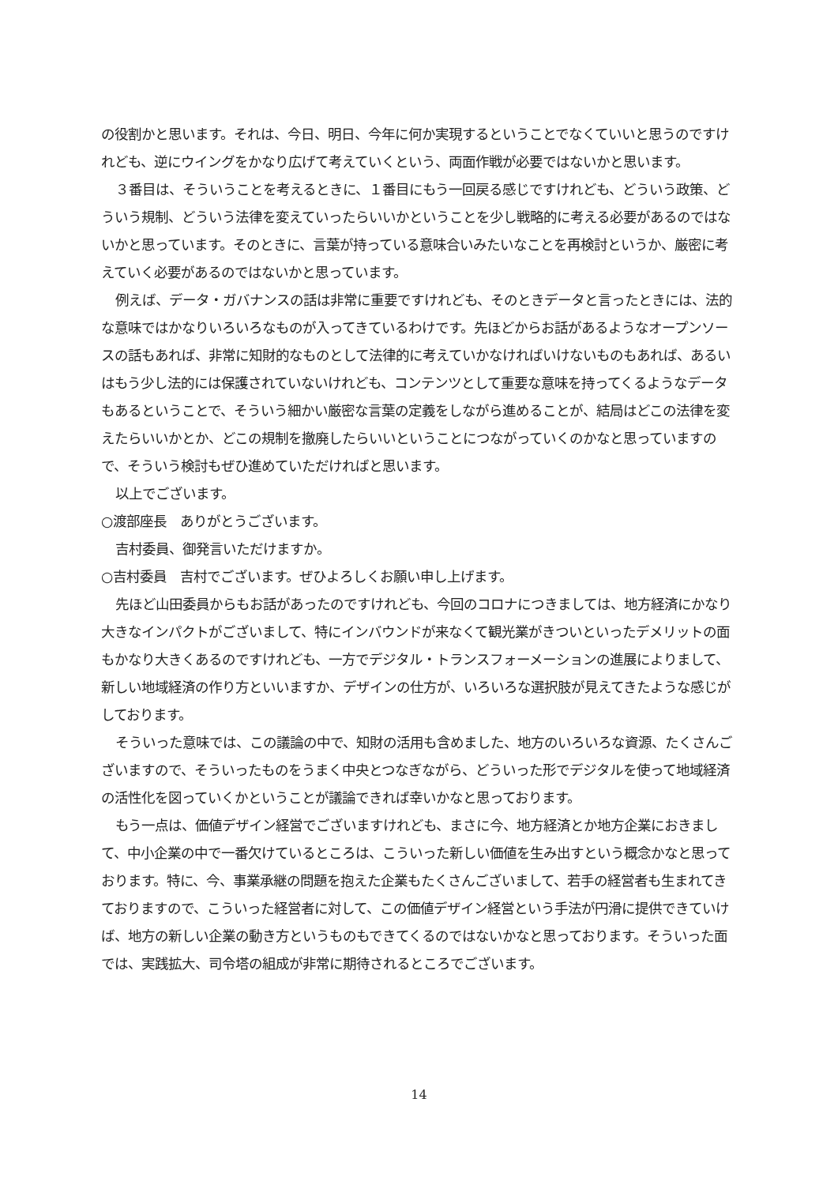の役割かと思います。それは、今日、明日、今年に何か実現するということでなくていいと思うのですけれども、逆にウイングをかなり広げて考えていくという、両面作戦が必要ではないかと思います。
３番目は、そういうことを考えるときに、１番目にもう一回戻る感じですけれども、どういう政策、どういう規制、どういう法律を変えていったらいいかということを少し戦略的に考える必要があるのではないかと思っています。そのときに、言葉が持っている意味合いみたいなことを再検討というか、厳密に考えていく必要があるのではないかと思っています。
例えば、データ・ガバナンスの話は非常に重要ですけれども、そのときデータと言ったときには、法的な意味ではかなりいろいろなものが入ってきているわけです。先ほどからお話があるようなオープンソースの話もあれば、非常に知財的なものとして法律的に考えていかなければいけないものもあれば、あるいはもう少し法的には保護されていないけれども、コンテンツとして重要な意味を持ってくるようなデータもあるということで、そういう細かい厳密な言葉の定義をしながら進めることが、結局はどこの法律を変えたらいいかとか、どこの規制を撤廃したらいいということにつながっていくのかなと思っていますので、そういう検討もぜひ進めていただければと思います。
以上でございます。
○渡部座長　ありがとうございます。
吉村委員、御発言いただけますか。
○吉村委員　吉村でございます。ぜひよろしくお願い申し上げます。
先ほど山田委員からもお話があったのですけれども、今回のコロナにつきましては、地方経済にかなり大きなインパクトがございまして、特にインバウンドが来なくて観光業がきついといったデメリットの面もかなり大きくあるのですけれども、一方でデジタル・トランスフォーメーションの進展によりまして、新しい地域経済の作り方といいますか、デザインの仕方が、いろいろな選択肢が見えてきたような感じがしております。
そういった意味では、この議論の中で、知財の活用も含めました、地方のいろいろな資源、たくさんございますので、そういったものをうまく中央とつなぎながら、どういった形でデジタルを使って地域経済の活性化を図っていくかということが議論できれば幸いかなと思っております。
もう一点は、価値デザイン経営でございますけれども、まさに今、地方経済とか地方企業におきまして、中小企業の中で一番欠けているところは、こういった新しい価値を生み出すという概念かなと思っております。特に、今、事業承継の問題を抱えた企業もたくさんございまして、若手の経営者も生まれてきておりますので、こういった経営者に対して、この価値デザイン経営という手法が円滑に提供できていけば、地方の新しい企業の動き方というものもできてくるのではないかなと思っております。そういった面では、実践拡大、司令塔の組成が非常に期待されるところでございます。
14